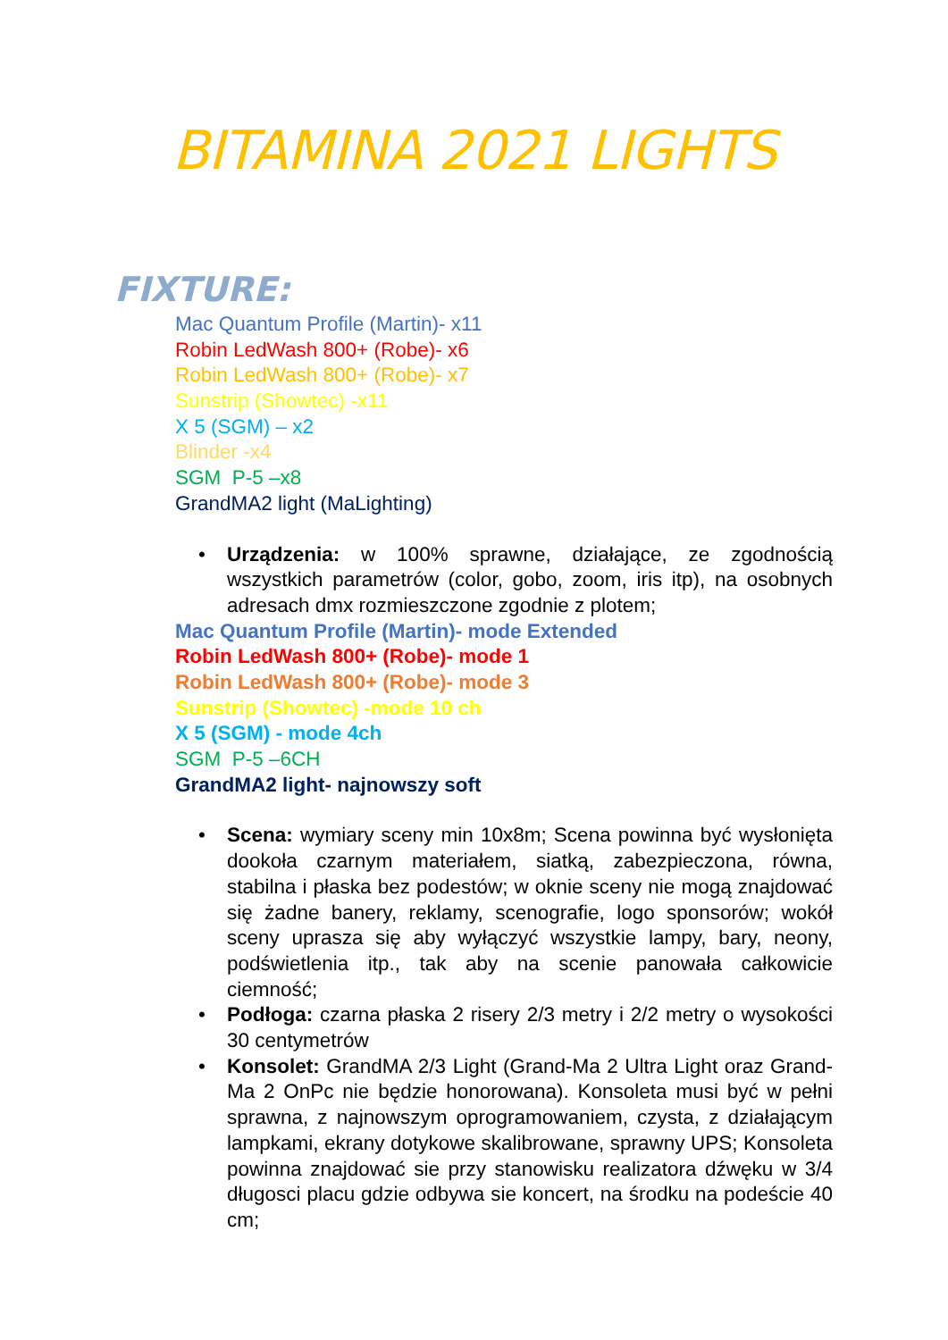BITAMINA 2021 LIGHTS
FIXTURE:
Mac Quantum Profile (Martin)- x11
Robin LedWash 800+ (Robe)- x6
Robin LedWash 800+ (Robe)- x7
Sunstrip (Showtec) -x11
X 5 (SGM) – x2
Blinder -x4
SGM P-5 –x8
GrandMA2 light (MaLighting)
• Urządzenia: w 100% sprawne, działające, ze zgodnością wszystkich parametrów (color, gobo, zoom, iris itp), na osobnych adresach dmx rozmieszczone zgodnie z plotem;
Mac Quantum Profile (Martin)- mode Extended
Robin LedWash 800+ (Robe)- mode 1
Robin LedWash 800+ (Robe)- mode 3
Sunstrip (Showtec) -mode 10 ch
X 5 (SGM) - mode 4ch
SGM P-5 –6CH
GrandMA2 light- najnowszy soft
• Scena: wymiary sceny min 10x8m; Scena powinna być wysłonięta dookoła czarnym materiałem, siatką, zabezpieczona, równa, stabilna i płaska bez podestów; w oknie sceny nie mogą znajdować się żadne banery, reklamy, scenografie, logo sponsorów; wokół sceny uprasza się aby wyłączyć wszystkie lampy, bary, neony, podświetlenia itp., tak aby na scenie panowała całkowicie ciemność;
• Podłoga: czarna płaska 2 risery 2/3 metry i 2/2 metry o wysokości 30 centymetrów
• Konsolet: GrandMA 2/3 Light (Grand-Ma 2 Ultra Light oraz Grand-Ma 2 OnPc nie będzie honorowana). Konsoleta musi być w pełni sprawna, z najnowszym oprogramowaniem, czysta, z działającym lampkami, ekrany dotykowe skalibrowane, sprawny UPS; Konsoleta powinna znajdować sie przy stanowisku realizatora dźwęku w 3/4 długosci placu gdzie odbywa sie koncert, na środku na podeście 40 cm;